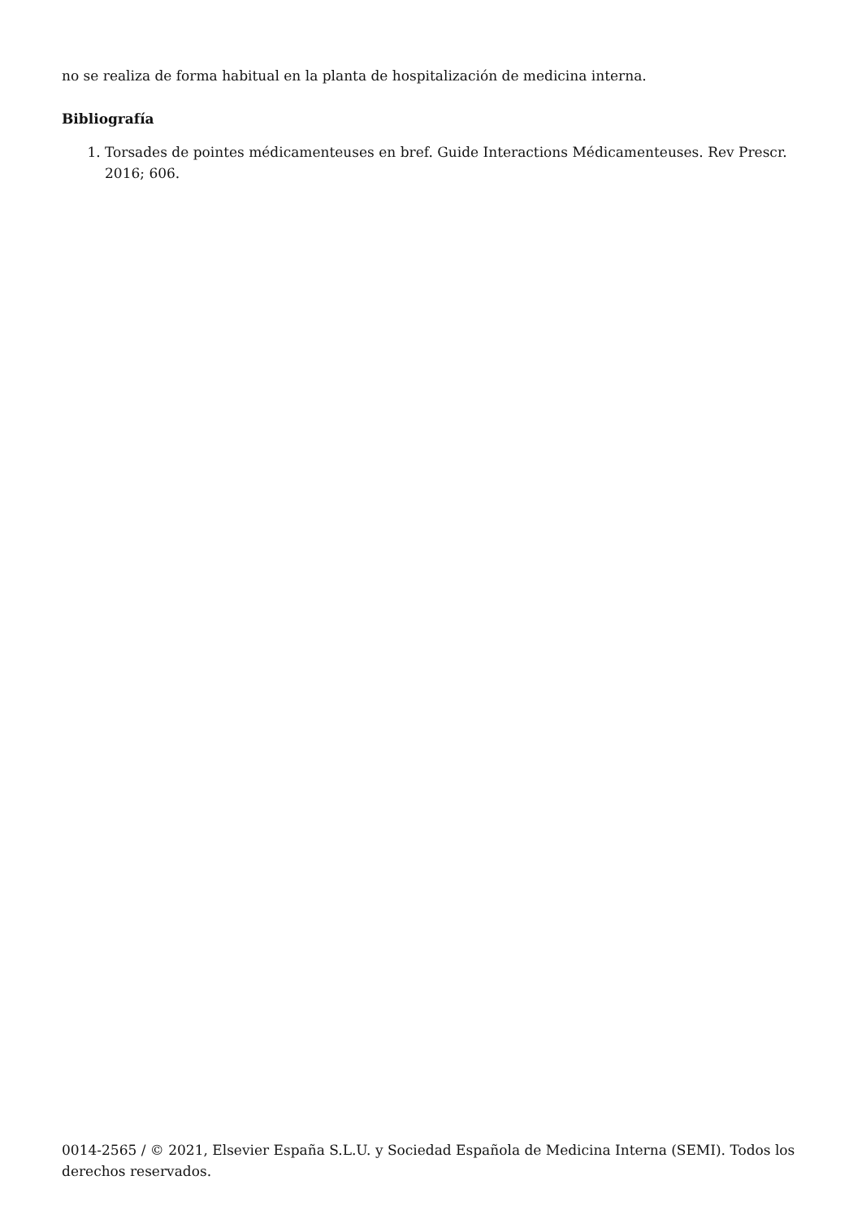no se realiza de forma habitual en la planta de hospitalización de medicina interna.
Bibliografía
1. Torsades de pointes médicamenteuses en bref. Guide Interactions Médicamenteuses. Rev Prescr. 2016; 606.
0014-2565 / © 2021, Elsevier España S.L.U. y Sociedad Española de Medicina Interna (SEMI). Todos los derechos reservados.